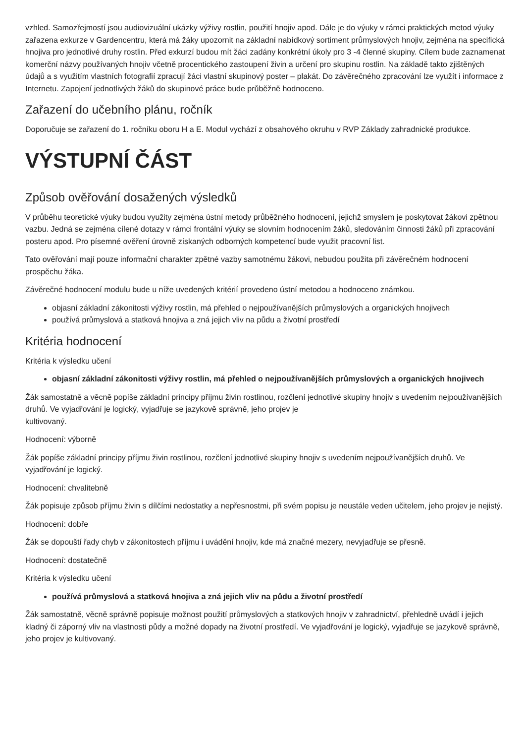vzhled. Samozřejmostí jsou audiovizuální ukázky výživy rostlin, použití hnojiv apod. Dále je do výuky v rámci praktických metod výuky zařazena exkurze v Gardencentru, která má žáky upozornit na základní nabídkový sortiment průmyslových hnojiv, zejména na specifická hnojiva pro jednotlivé druhy rostlin. Před exkurzí budou mít žáci zadány konkrétní úkoly pro 3 -4 členné skupiny. Cílem bude zaznamenat komerční názvy používaných hnojiv včetně procentického zastoupení živin a určení pro skupinu rostlin. Na základě takto zjištěných údajů a s využitím vlastních fotografií zpracují žáci vlastní skupinový poster – plakát. Do závěrečného zpracování lze využít i informace z Internetu. Zapojení jednotlivých žáků do skupinové práce bude průběžně hodnoceno.
Zařazení do učebního plánu, ročník
Doporučuje se zařazení do 1. ročníku oboru H a E. Modul vychází z obsahového okruhu v RVP Základy zahradnické produkce.
VÝSTUPNÍ ČÁST
Způsob ověřování dosažených výsledků
V průběhu teoretické výuky budou využity zejména ústní metody průběžného hodnocení, jejichž smyslem je poskytovat žákovi zpětnou vazbu. Jedná se zejména cílené dotazy v rámci frontální výuky se slovním hodnocením žáků, sledováním činnosti žáků při zpracování posteru apod. Pro písemné ověření úrovně získaných odborných kompetencí bude využit pracovní list.
Tato ověřování mají pouze informační charakter zpětné vazby samotnému žákovi, nebudou použita při závěrečném hodnocení prospěchu žáka.
Závěrečné hodnocení modulu bude u níže uvedených kritérií provedeno ústní metodou a hodnoceno známkou.
objasní základní zákonitosti výživy rostlin, má přehled o nejpoužívanějších průmyslových a organických hnojivech
používá průmyslová a statková hnojiva a zná jejich vliv na půdu a životní prostředí
Kritéria hodnocení
Kritéria k výsledku učení
objasní základní zákonitosti výživy rostlin, má přehled o nejpoužívanějších průmyslových a organických hnojivech
Žák samostatně a věcně popíše základní principy příjmu živin rostlinou, rozčlení jednotlivé skupiny hnojiv s uvedením nejpoužívanějších druhů. Ve vyjadřování je logický, vyjadřuje se jazykově správně, jeho projev je
kultivovaný.
Hodnocení: výborně
Žák popíše základní principy příjmu živin rostlinou, rozčlení jednotlivé skupiny hnojiv s uvedením nejpoužívanějších druhů. Ve vyjadřování je logický.
Hodnocení: chvalitebně
Žák popisuje způsob příjmu živin s dílčími nedostatky a nepřesnostmi, při svém popisu je neustále veden učitelem, jeho projev je nejistý.
Hodnocení: dobře
Žák se dopouští řady chyb v zákonitostech příjmu i uvádění hnojiv, kde má značné mezery, nevyjadřuje se přesně.
Hodnocení: dostatečně
Kritéria k výsledku učení
používá průmyslová a statková hnojiva a zná jejich vliv na půdu a životní prostředí
Žák samostatně, věcně správně popisuje možnost použití průmyslových a statkových hnojiv v zahradnictví, přehledně uvádí i jejich kladný či záporný vliv na vlastnosti půdy a možné dopady na životní prostředí. Ve vyjadřování je logický, vyjadřuje se jazykově správně, jeho projev je kultivovaný.